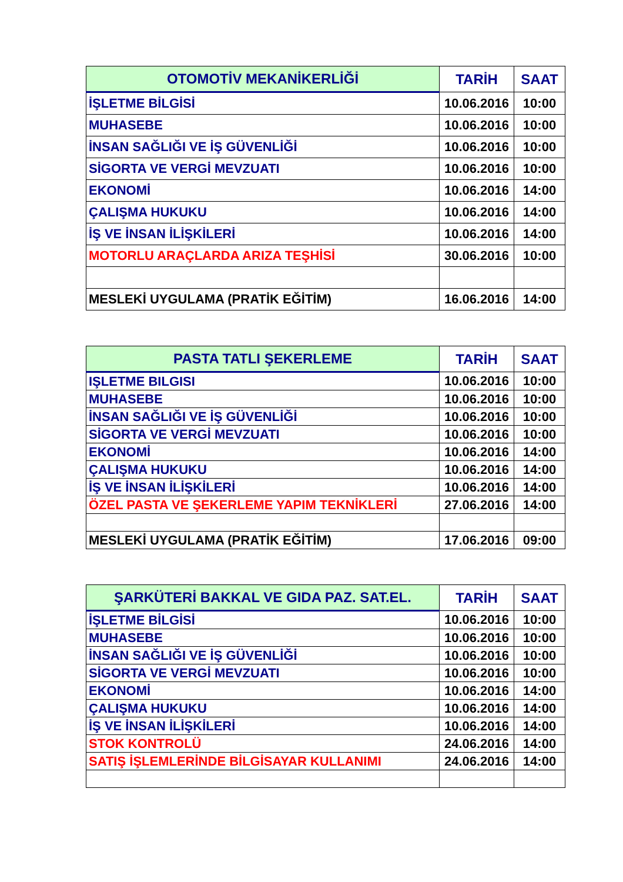| OTOMOTİV MEKANİKERLİĞİ | TARİH | SAAT |
| --- | --- | --- |
| İŞLETME BİLGİSİ | 10.06.2016 | 10:00 |
| MUHASEBE | 10.06.2016 | 10:00 |
| İNSAN SAĞLIĞI VE İŞ GÜVENLİĞİ | 10.06.2016 | 10:00 |
| SİGORTA VE VERGİ MEVZUATI | 10.06.2016 | 10:00 |
| EKONOMİ | 10.06.2016 | 14:00 |
| ÇALIŞMA HUKUKU | 10.06.2016 | 14:00 |
| İŞ VE İNSAN İLİŞKİLERİ | 10.06.2016 | 14:00 |
| MOTORLU ARAÇLARDA ARIZA TEŞHİSİ | 30.06.2016 | 10:00 |
| MESLEKİ UYGULAMA (PRATİK EĞİTİM) | 16.06.2016 | 14:00 |
| PASTA TATLI ŞEKERLEME | TARİH | SAAT |
| --- | --- | --- |
| IŞLETME BILGISI | 10.06.2016 | 10:00 |
| MUHASEBE | 10.06.2016 | 10:00 |
| İNSAN SAĞLIĞI VE İŞ GÜVENLİĞİ | 10.06.2016 | 10:00 |
| SİGORTA VE VERGİ MEVZUATI | 10.06.2016 | 10:00 |
| EKONOMİ | 10.06.2016 | 14:00 |
| ÇALIŞMA HUKUKU | 10.06.2016 | 14:00 |
| İŞ VE İNSAN İLİŞKİLERİ | 10.06.2016 | 14:00 |
| ÖZEL PASTA VE ŞEKERLEME YAPIM TEKNİKLERİ | 27.06.2016 | 14:00 |
| MESLEKİ UYGULAMA (PRATİK EĞİTİM) | 17.06.2016 | 09:00 |
| ŞARKÜTERİ BAKKAL VE GIDA PAZ. SAT.EL. | TARİH | SAAT |
| --- | --- | --- |
| İŞLETME BİLGİSİ | 10.06.2016 | 10:00 |
| MUHASEBE | 10.06.2016 | 10:00 |
| İNSAN SAĞLIĞI VE İŞ GÜVENLİĞİ | 10.06.2016 | 10:00 |
| SİGORTA VE VERGİ MEVZUATI | 10.06.2016 | 10:00 |
| EKONOMİ | 10.06.2016 | 14:00 |
| ÇALIŞMA HUKUKU | 10.06.2016 | 14:00 |
| İŞ VE İNSAN İLİŞKİLERİ | 10.06.2016 | 14:00 |
| STOK KONTROLÜ | 24.06.2016 | 14:00 |
| SATIŞ İŞLEMLERİNDE BİLGİSAYAR KULLANIMI | 24.06.2016 | 14:00 |